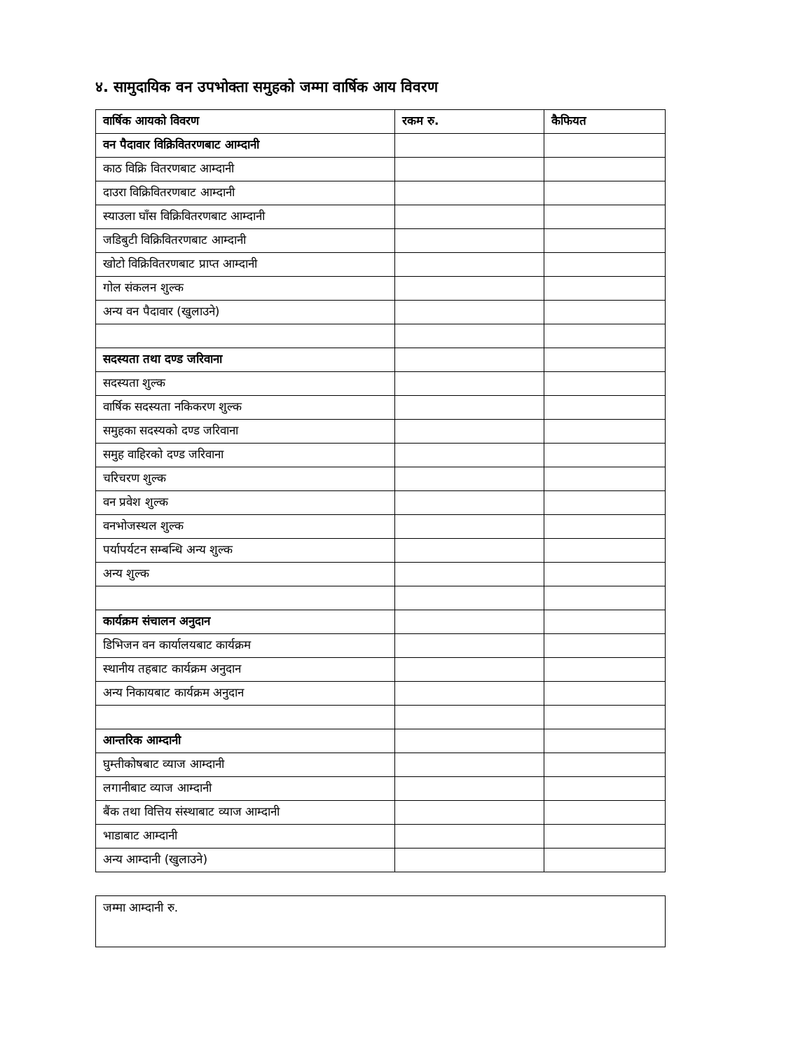४. सामुदायिक वन उपभोक्ता समुहको जम्मा वार्षिक आय विवरण
| वार्षिक आयको विवरण | रकम रु. | कैफियत |
| --- | --- | --- |
| वन पैदावार विक्रिवितरणबाट आम्दानी | | |
| काठ विक्रि वितरणबाट आम्दानी | | |
| दाउरा विक्रिवितरणबाट आम्दानी | | |
| स्याउला घाँस विक्रिवितरणबाट आम्दानी | | |
| जडिबुटी विक्रिवितरणबाट आम्दानी | | |
| खोटो विक्रिवितरणबाट प्राप्त आम्दानी | | |
| गोल संकलन शुल्क | | |
| अन्य वन पैदावार (खुलाउने) | | |
| सदस्यता तथा दण्ड जरिवाना | | |
| सदस्यता शुल्क | | |
| वार्षिक सदस्यता नकिकरण शुल्क | | |
| समुहका सदस्यको दण्ड जरिवाना | | |
| समुह वाहिरको दण्ड जरिवाना | | |
| चरिचरण शुल्क | | |
| वन प्रवेश शुल्क | | |
| वनभोजस्थल शुल्क | | |
| पर्यापर्यटन सम्बन्धि अन्य शुल्क | | |
| अन्य शुल्क | | |
| कार्यक्रम संचालन अनुदान | | |
| डिभिजन वन कार्यालयबाट कार्यक्रम | | |
| स्थानीय तहबाट कार्यक्रम अनुदान | | |
| अन्य निकायबाट कार्यक्रम अनुदान | | |
| आन्तरिक आम्दानी | | |
| घुम्तीकोषबाट व्याज आम्दानी | | |
| लगानीबाट व्याज आम्दानी | | |
| बैंक तथा वित्तिय संस्थाबाट व्याज आम्दानी | | |
| भाडाबाट आम्दानी | | |
| अन्य आम्दानी (खुलाउने) | | |
जम्मा आम्दानी रु.